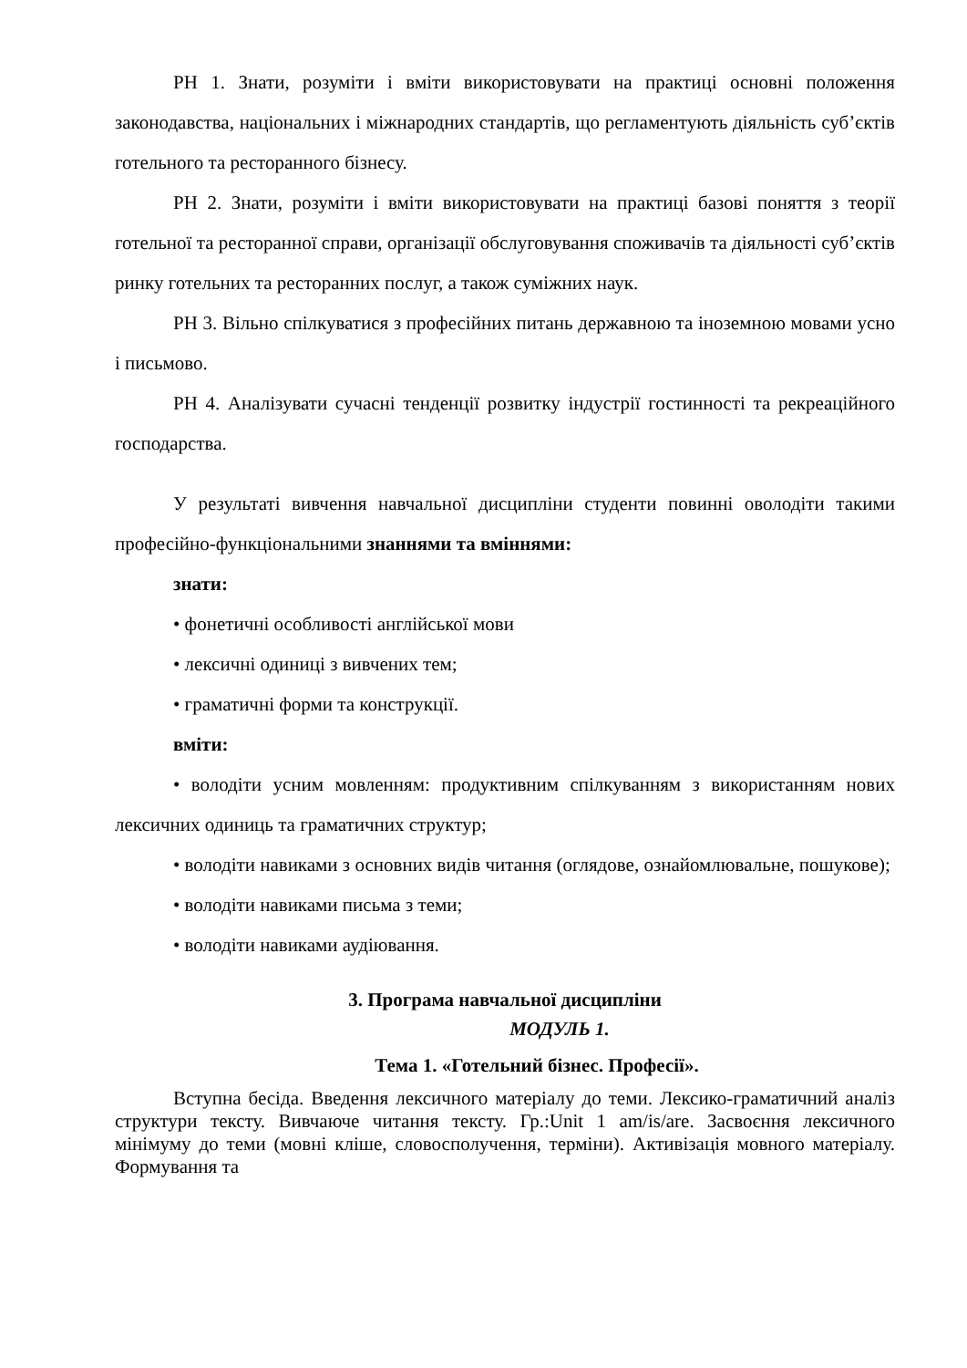РН 1. Знати, розуміти і вміти використовувати на практиці основні положення законодавства, національних і міжнародних стандартів, що регламентують діяльність суб’єктів готельного та ресторанного бізнесу.
РН 2. Знати, розуміти і вміти використовувати на практиці базові поняття з теорії готельної та ресторанної справи, організації обслуговування споживачів та діяльності суб’єктів ринку готельних та ресторанних послуг, а також суміжних наук.
РН 3. Вільно спілкуватися з професійних питань державною та іноземною мовами усно і письмово.
РН 4. Аналізувати сучасні тенденції розвитку індустрії гостинності та рекреаційного господарства.
У результаті вивчення навчальної дисципліни студенти повинні оволодіти такими професійно-функціональними знаннями та вміннями:
знати:
• фонетичні особливості англійської мови
• лексичні одиниці з вивчених тем;
• граматичні форми та конструкції.
вміти:
• володіти усним мовленням: продуктивним спілкуванням з використанням нових лексичних одиниць та граматичних структур;
• володіти навиками з основних видів читання (оглядове, ознайомлювальне, пошукове);
• володіти навиками письма з теми;
• володіти навиками аудіювання.
3. Програма навчальної дисципліни
МОДУЛЬ 1.
Тема 1. «Готельний бізнес. Професії».
Вступна бесіда. Введення лексичного матеріалу до теми. Лексико-граматичний аналіз структури тексту. Вивчаюче читання тексту. Гр.:Unit 1 am/is/are. Засвоєння лексичного мінімуму до теми (мовні кліше, словосполучення, терміни). Активізація мовного матеріалу. Формування та